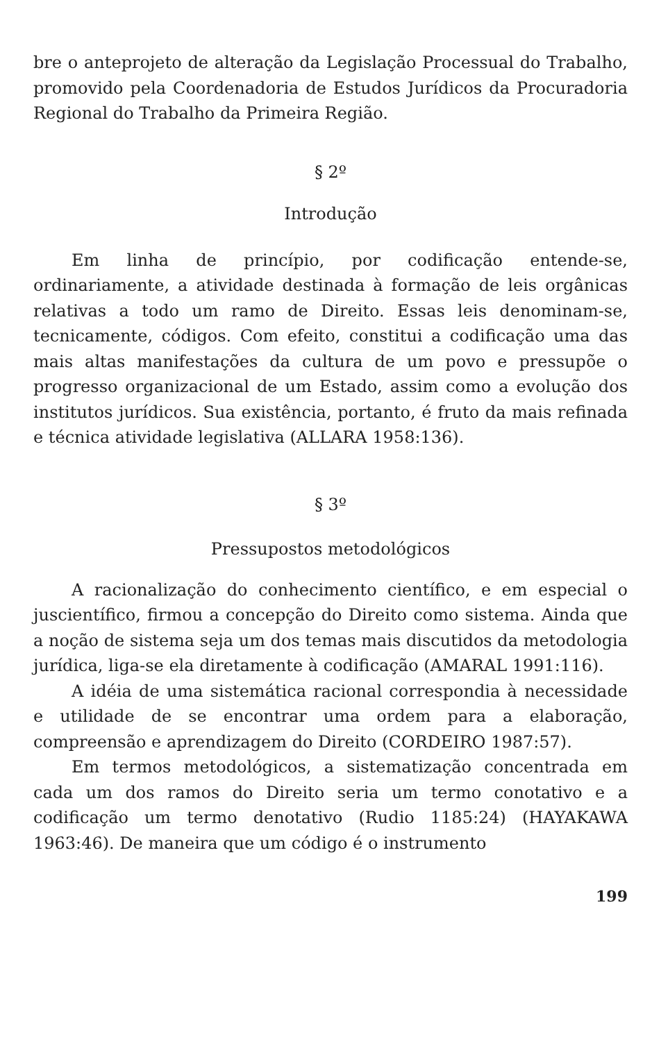bre o anteprojeto de alteração da Legislação Processual do Trabalho, promovido pela Coordenadoria de Estudos Jurídicos da Procuradoria Regional do Trabalho da Primeira Região.
§ 2º
Introdução
Em linha de princípio, por codificação entende-se, ordinariamente, a atividade destinada à formação de leis orgânicas relativas a todo um ramo de Direito. Essas leis denominam-se, tecnicamente, códigos. Com efeito, constitui a codificação uma das mais altas manifestações da cultura de um povo e pressupõe o progresso organizacional de um Estado, assim como a evolução dos institutos jurídicos. Sua existência, portanto, é fruto da mais refinada e técnica atividade legislativa (ALLARA 1958:136).
§ 3º
Pressupostos metodológicos
A racionalização do conhecimento científico, e em especial o juscientífico, firmou a concepção do Direito como sistema. Ainda que a noção de sistema seja um dos temas mais discutidos da metodologia jurídica, liga-se ela diretamente à codificação (AMARAL 1991:116).
A idéia de uma sistemática racional correspondia à necessidade e utilidade de se encontrar uma ordem para a elaboração, compreensão e aprendizagem do Direito (CORDEIRO 1987:57).
Em termos metodológicos, a sistematização concentrada em cada um dos ramos do Direito seria um termo conotativo e a codificação um termo denotativo (Rudio 1185:24) (HAYAKAWA 1963:46). De maneira que um código é o instrumento
199